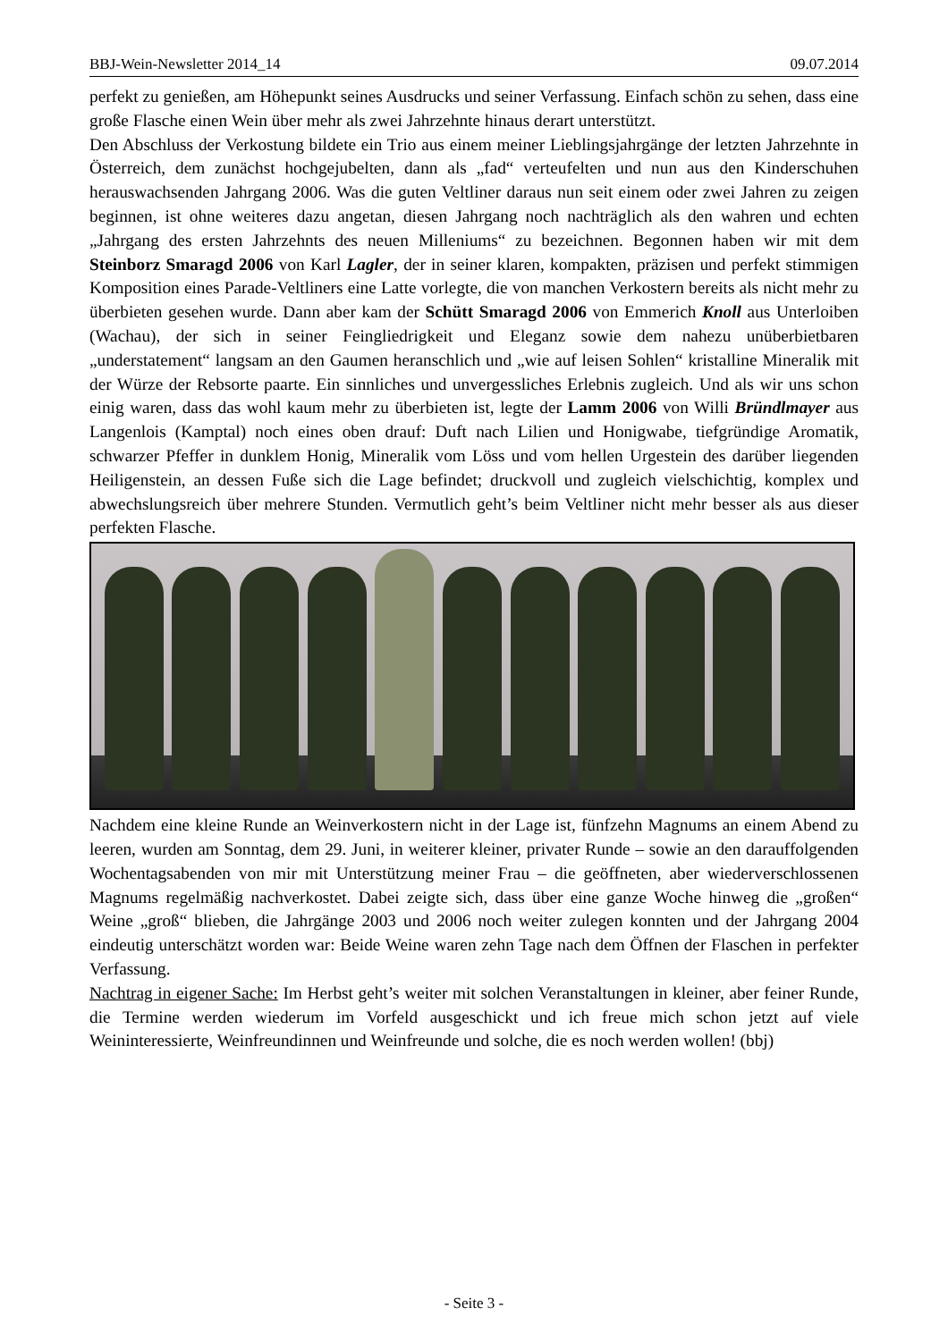BBJ-Wein-Newsletter 2014_14 09.07.2014
perfekt zu genießen, am Höhepunkt seines Ausdrucks und seiner Verfassung. Einfach schön zu sehen, dass eine große Flasche einen Wein über mehr als zwei Jahrzehnte hinaus derart unterstützt.
Den Abschluss der Verkostung bildete ein Trio aus einem meiner Lieblingsjahrgänge der letzten Jahrzehnte in Österreich, dem zunächst hochgejubelten, dann als „fad“ verteufelten und nun aus den Kinderschuhen herauswachsenden Jahrgang 2006. Was die guten Veltliner daraus nun seit einem oder zwei Jahren zu zeigen beginnen, ist ohne weiteres dazu angetan, diesen Jahrgang noch nachträglich als den wahren und echten „Jahrgang des ersten Jahrzehnts des neuen Milleniums“ zu bezeichnen. Begonnen haben wir mit dem Steinborz Smaragd 2006 von Karl Lagler, der in seiner klaren, kompakten, präzisen und perfekt stimmigen Komposition eines Parade-Veltliners eine Latte vorlegte, die von manchen Verkostern bereits als nicht mehr zu überbieten gesehen wurde. Dann aber kam der Schütt Smaragd 2006 von Emmerich Knoll aus Unterloiben (Wachau), der sich in seiner Feingliedrigkeit und Eleganz sowie dem nahezu unüberbietbaren „understatement“ langsam an den Gaumen heranschlich und „wie auf leisen Sohlen“ kristalline Mineralik mit der Würze der Rebsorte paarte. Ein sinnliches und unvergessliches Erlebnis zugleich. Und als wir uns schon einig waren, dass das wohl kaum mehr zu überbieten ist, legte der Lamm 2006 von Willi Bründlmayer aus Langenlois (Kamptal) noch eines oben drauf: Duft nach Lilien und Honigwabe, tiefgründige Aromatik, schwarzer Pfeffer in dunklem Honig, Mineralik vom Löss und vom hellen Urgestein des darüber liegenden Heiligenstein, an dessen Fuße sich die Lage befindet; druckvoll und zugleich vielschichtig, komplex und abwechslungsreich über mehrere Stunden. Vermutlich geht’s beim Veltliner nicht mehr besser als aus dieser perfekten Flasche.
Nachdem eine kleine Runde an Weinverkostern nicht in der Lage ist, fünfzehn Magnums an einem Abend zu leeren, wurden am Sonntag, dem 29. Juni, in weiterer kleiner, privater Runde – sowie an den darauffolgenden Wochentagsabenden von mir mit Unterstützung meiner Frau – die geöffneten, aber wiederverschlossenen Magnums regelmäßig nachverkostet. Dabei zeigte sich, dass über eine ganze Woche hinweg die „großen“ Weine „groß“ blieben, die Jahrgänge 2003 und 2006 noch weiter zulegen konnten und der Jahrgang 2004 eindeutig unterschätzt worden war: Beide Weine waren zehn Tage nach dem Öffnen der Flaschen in perfekter Verfassung.
Nachtrag in eigener Sache: Im Herbst geht’s weiter mit solchen Veranstaltungen in kleiner, aber feiner Runde, die Termine werden wiederum im Vorfeld ausgeschickt und ich freue mich schon jetzt auf viele Weininteressierte, Weinfreundinnen und Weinfreunde und solche, die es noch werden wollen! (bbj)
- Seite 3 -